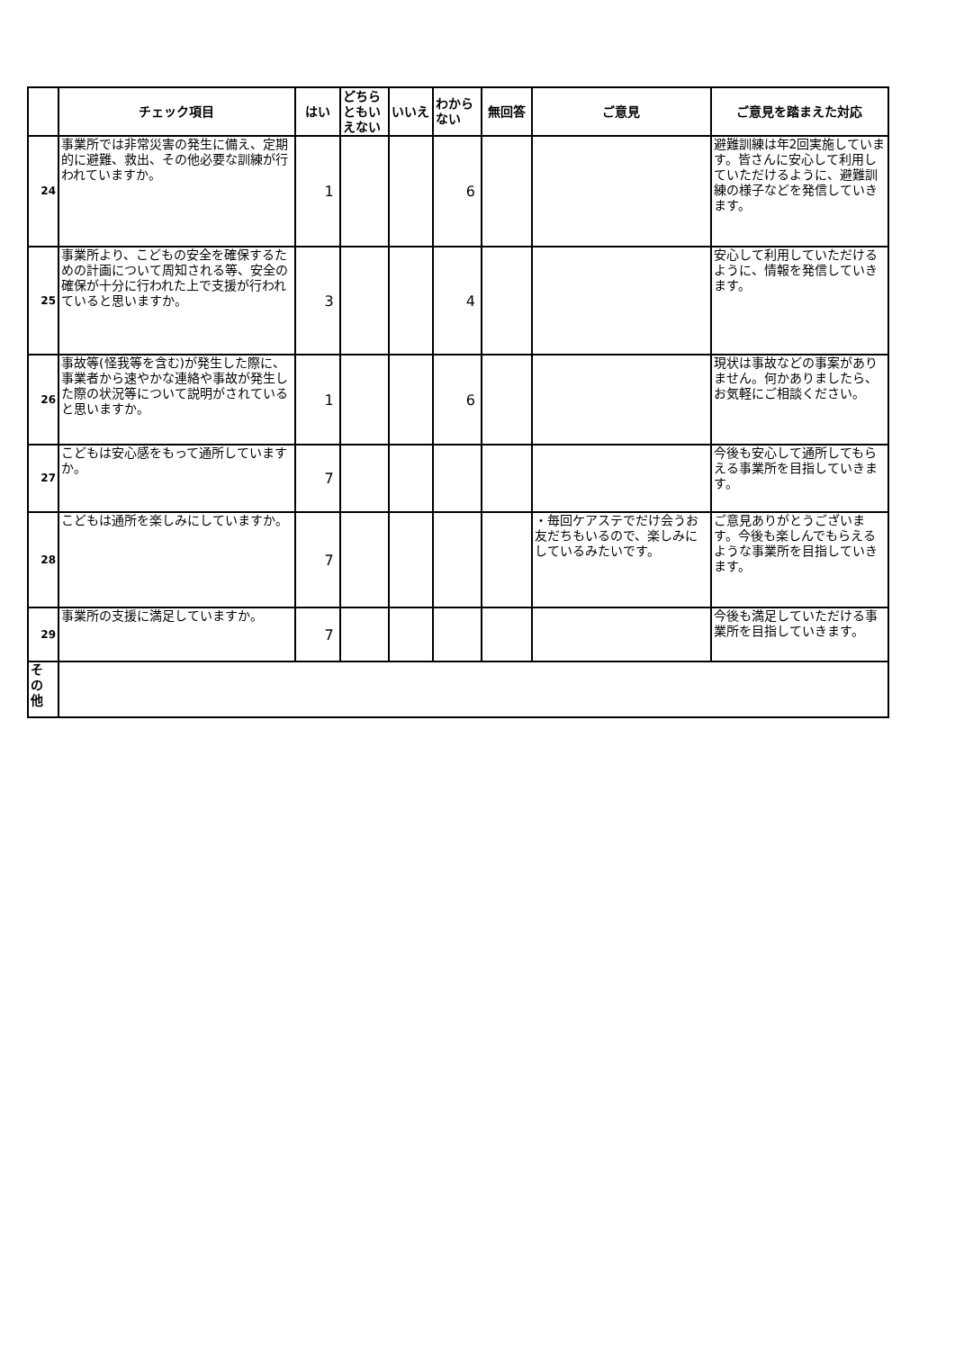| | チェック項目 | はい | どちら ともいえない | いいえ | わから ない | 無回答 | ご意見 | ご意見を踏まえた対応 |
| --- | --- | --- | --- | --- | --- | --- | --- | --- |
| 24 | 事業所では非常災害の発生に備え、定期的に避難、救出、その他必要な訓練が行われていますか。 | 1 | | | 6 | | | 避難訓練は年2回実施しています。皆さんに安心して利用していただけるように、避難訓練の様子などを発信していきます。 |
| 25 | 事業所より、こどもの安全を確保するための計画について周知される等、安全の確保が十分に行われた上で支援が行われていると思いますか。 | 3 | | | 4 | | | 安心して利用していただけるように、情報を発信していきます。 |
| 26 | 事故等(怪我等を含む)が発生した際に、事業者から速やかな連絡や事故が発生した際の状況等について説明がされていると思いますか。 | 1 | | | 6 | | | 現状は事故などの事案がありません。何かありましたら、お気軽にご相談ください。 |
| 27 | こどもは安心感をもって通所していますか。 | 7 | | | | | | 今後も安心して通所してもらえる事業所を目指していきます。 |
| 28 | こどもは通所を楽しみにしていますか。 | 7 | | | | | ・毎回ケアステでだけ会うお友だちもいるので、楽しみにしているみたいです。 | ご意見ありがとうございます。今後も楽しんでもらえるような事業所を目指していきます。 |
| 29 | 事業所の支援に満足していますか。 | 7 | | | | | | 今後も満足していただける事業所を目指していきます。 |
| そ の 他 | | | | | | | | |